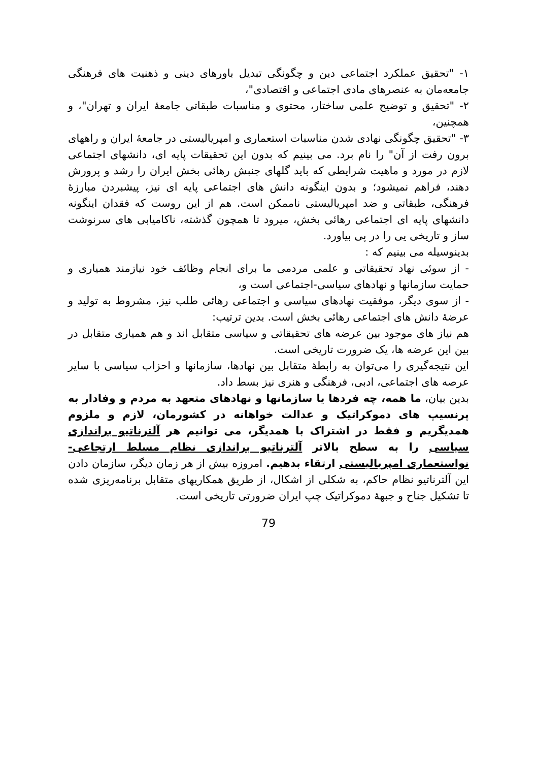۱- "تحقیق عملکرد اجتماعی دین و چگونگی تبدیل باورهای دینی و ذهنیت های فرهنگی جامعه‌مان به عنصرهای مادی اجتماعی و اقتصادی"،
۲- "تحقیق و توضیح علمی ساختار، محتوی و مناسبات طبقاتی جامعهٔ ایران و تهران"، و همچنین،
۳- "تحقیق چگونگی نهادی شدن مناسبات استعماری و امپریالیستی در جامعهٔ ایران و راههای برون رفت از آن" را نام برد. می بینیم که بدون این تحقیقات پایه ای، دانشهای اجتماعی لازم در مورد و ماهیت شرایطی که باید گلهای جنبش رهائی بخش ایران را رشد و پرورش دهند، فراهم نمیشود؛ و بدون اینگونه دانش های اجتماعی پایه ای نیز، پیشبردن مبارزهٔ فرهنگی، طبقاتی و ضد امپریالیستی ناممکن است. هم از این روست که فقدان اینگونه دانشهای پایه ای اجتماعی رهائی بخش، میرود تا همچون گذشته، ناکامیابی های سرنوشت ساز و تاریخی یی را در پی بیاورد.
بدینوسیله می بینیم که :
- از سوئی نهاد تحقیقاتی و علمی مردمی ما برای انجام وظائف خود نیازمند همیاری و حمایت سازمانها و نهادهای سیاسی-اجتماعی است و،
- از سوی دیگر، موفقیت نهادهای سیاسی و اجتماعی رهائی طلب نیز، مشروط به تولید و عرضهٔ دانش های اجتماعی رهائی بخش است. بدین ترتیب:
هم نیاز های موجود بین عرضه های تحقیقاتی و سیاسی متقابل اند و هم همیاری متقابل در بین این عرضه ها، یک ضرورت تاریخی است.
این نتیجه‌گیری را می‌توان به رابطهٔ متقابل بین نهادها، سازمانها و احزاب سیاسی با سایر عرصه های اجتماعی، ادبی، فرهنگی و هنری نیز بسط داد.
بدین بیان، ما همه، چه فردها یا سازمانها و نهادهای متعهد به مردم و وفادار به پرنسیپ های دموکراتیک و عدالت خواهانه در کشورمان، لازم و ملزوم همدیگریم و فقط در اشتراک با همدیگر، می توانیم هر آلترناتیو براندازی سیاسی را به سطح بالاتر آلترناتیو براندازی نظام مسلط ارتجاعی- نواستعماری امپریالیستی ارتقاء بدهیم. امروزه بیش از هر زمان دیگر، سازمان دادن این آلترناتیو نظام حاکم، به شکلی از اشکال، از طریق همکاریهای متقابل برنامه‌ریزی شده تا تشکیل جناح و جبههٔ دموکراتیک چپ ایران ضرورتی تاریخی است.
79